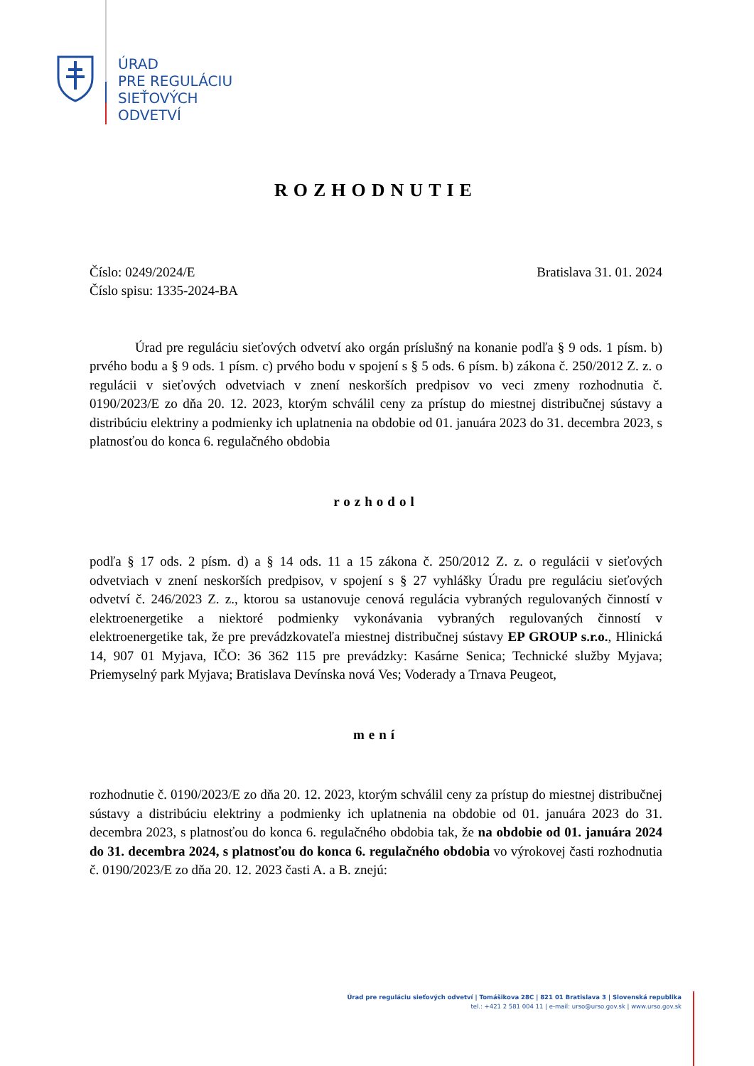ÚRAD
PRE REGULÁCIU
SIEŤOVÝCH
ODVETVÍ
ROZHODNUTIE
Číslo: 0249/2024/E
Číslo spisu: 1335-2024-BA
Bratislava 31. 01. 2024
Úrad pre reguláciu sieťových odvetví ako orgán príslušný na konanie podľa § 9 ods. 1 písm. b) prvého bodu a § 9 ods. 1 písm. c) prvého bodu v spojení s § 5 ods. 6 písm. b) zákona č. 250/2012 Z. z. o regulácii v sieťových odvetviach v znení neskorších predpisov vo veci zmeny rozhodnutia č. 0190/2023/E zo dňa 20. 12. 2023, ktorým schválil ceny za prístup do miestnej distribučnej sústavy a distribúciu elektriny a podmienky ich uplatnenia na obdobie od 01. januára 2023 do 31. decembra 2023, s platnosťou do konca 6. regulačného obdobia
rozhodol
podľa § 17 ods. 2 písm. d) a § 14 ods. 11 a 15 zákona č. 250/2012 Z. z. o regulácii v sieťových odvetviach v znení neskorších predpisov, v spojení s § 27 vyhlášky Úradu pre reguláciu sieťových odvetví č. 246/2023 Z. z., ktorou sa ustanovuje cenová regulácia vybraných regulovaných činností v elektroenergetike a niektoré podmienky vykonávania vybraných regulovaných činností v elektroenergetike tak, že pre prevádzkovateľa miestnej distribučnej sústavy EP GROUP s.r.o., Hlinická 14, 907 01 Myjava, IČO: 36 362 115 pre prevádzky: Kasárne Senica; Technické služby Myjava; Priemyselný park Myjava; Bratislava Devínska nová Ves; Voderady a Trnava Peugeot,
mení
rozhodnutie č. 0190/2023/E zo dňa 20. 12. 2023, ktorým schválil ceny za prístup do miestnej distribučnej sústavy a distribúciu elektriny a podmienky ich uplatnenia na obdobie od 01. januára 2023 do 31. decembra 2023, s platnosťou do konca 6. regulačného obdobia tak, že na obdobie od 01. januára 2024 do 31. decembra 2024, s platnosťou do konca 6. regulačného obdobia vo výrokovej časti rozhodnutia č. 0190/2023/E zo dňa 20. 12. 2023 časti A. a B. znejú:
Úrad pre reguláciu sieťových odvetví | Tomášikova 28C | 821 01 Bratislava 3 | Slovenská republika
tel.: +421 2 581 004 11 | e-mail: urso@urso.gov.sk | www.urso.gov.sk